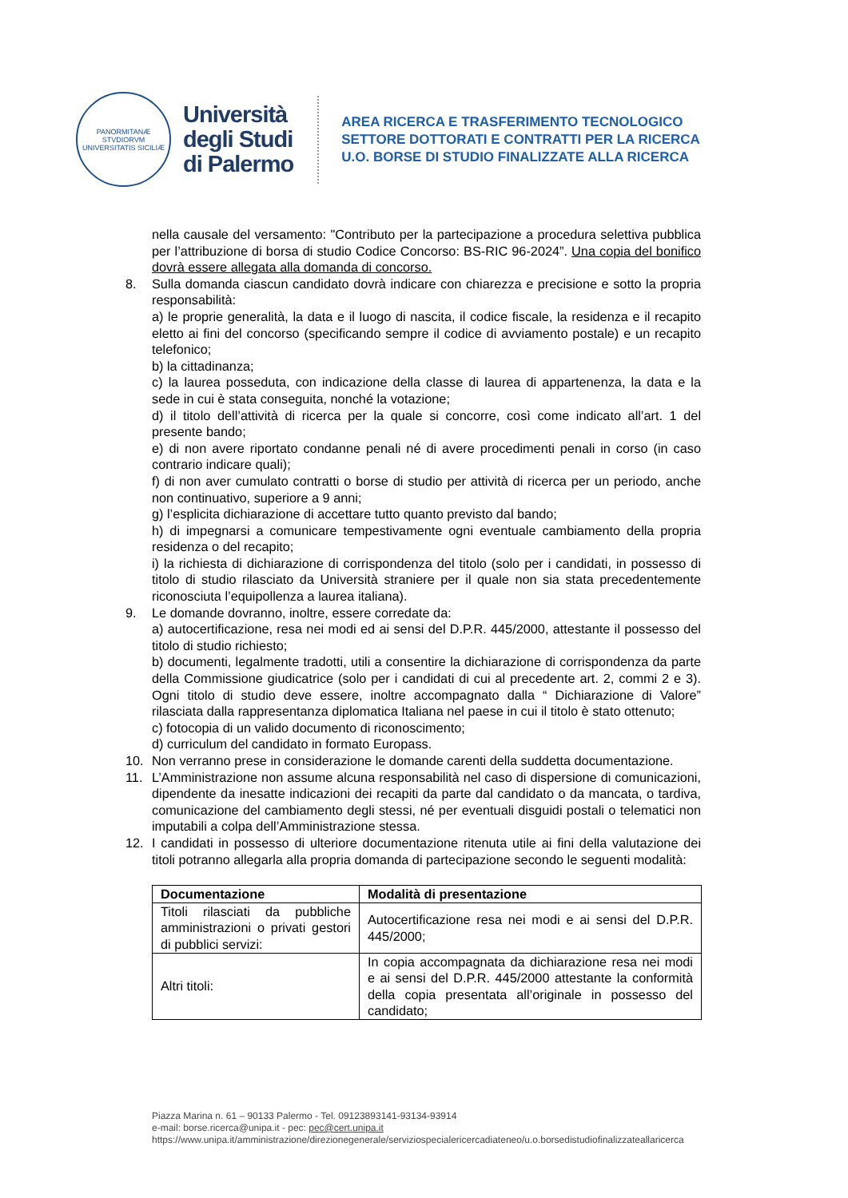PANORMITANÆ STVDIORVM UNIVERSITATIS SICILIÆ
Università
degli Studi
di Palermo
AREA RICERCA E TRASFERIMENTO TECNOLOGICO
SETTORE DOTTORATI E CONTRATTI PER LA RICERCA
U.O. BORSE DI STUDIO FINALIZZATE ALLA RICERCA
nella causale del versamento: "Contributo per la partecipazione a procedura selettiva pubblica per l’attribuzione di borsa di studio Codice Concorso: BS-RIC 96-2024”. Una copia del bonifico dovrà essere allegata alla domanda di concorso.
8. Sulla domanda ciascun candidato dovrà indicare con chiarezza e precisione e sotto la propria responsabilità:
a) le proprie generalità, la data e il luogo di nascita, il codice fiscale, la residenza e il recapito eletto ai fini del concorso (specificando sempre il codice di avviamento postale) e un recapito telefonico;
b) la cittadinanza;
c) la laurea posseduta, con indicazione della classe di laurea di appartenenza, la data e la sede in cui è stata conseguita, nonché la votazione;
d) il titolo dell’attività di ricerca per la quale si concorre, così come indicato all’art. 1 del presente bando;
e) di non avere riportato condanne penali né di avere procedimenti penali in corso (in caso contrario indicare quali);
f) di non aver cumulato contratti o borse di studio per attività di ricerca per un periodo, anche non continuativo, superiore a 9 anni;
g) l’esplicita dichiarazione di accettare tutto quanto previsto dal bando;
h) di impegnarsi a comunicare tempestivamente ogni eventuale cambiamento della propria residenza o del recapito;
i) la richiesta di dichiarazione di corrispondenza del titolo (solo per i candidati, in possesso di titolo di studio rilasciato da Università straniere per il quale non sia stata precedentemente riconosciuta l’equipollenza a laurea italiana).
9. Le domande dovranno, inoltre, essere corredate da:
a) autocertificazione, resa nei modi ed ai sensi del D.P.R. 445/2000, attestante il possesso del titolo di studio richiesto;
b) documenti, legalmente tradotti, utili a consentire la dichiarazione di corrispondenza da parte della Commissione giudicatrice (solo per i candidati di cui al precedente art. 2, commi 2 e 3). Ogni titolo di studio deve essere, inoltre accompagnato dalla “ Dichiarazione di Valore” rilasciata dalla rappresentanza diplomatica Italiana nel paese in cui il titolo è stato ottenuto;
c) fotocopia di un valido documento di riconoscimento;
d) curriculum del candidato in formato Europass.
10. Non verranno prese in considerazione le domande carenti della suddetta documentazione.
11. L’Amministrazione non assume alcuna responsabilità nel caso di dispersione di comunicazioni, dipendente da inesatte indicazioni dei recapiti da parte dal candidato o da mancata, o tardiva, comunicazione del cambiamento degli stessi, né per eventuali disguidi postali o telematici non imputabili a colpa dell’Amministrazione stessa.
12. I candidati in possesso di ulteriore documentazione ritenuta utile ai fini della valutazione dei titoli potranno allegarla alla propria domanda di partecipazione secondo le seguenti modalità:
| Documentazione | Modalità di presentazione |
| --- | --- |
| Titoli rilasciati da pubbliche amministrazioni o privati gestori di pubblici servizi: | Autocertificazione resa nei modi e ai sensi del D.P.R. 445/2000; |
| Altri titoli: | In copia accompagnata da dichiarazione resa nei modi e ai sensi del D.P.R. 445/2000 attestante la conformità della copia presentata all’originale in possesso del candidato; |
Piazza Marina n. 61 – 90133 Palermo - Tel. 09123893141-93134-93914
e-mail: borse.ricerca@unipa.it - pec: pec@cert.unipa.it
https://www.unipa.it/amministrazione/direzionegenerale/serviziospecialericercadiateneo/u.o.borsedistudiofinalizzateallaricerca